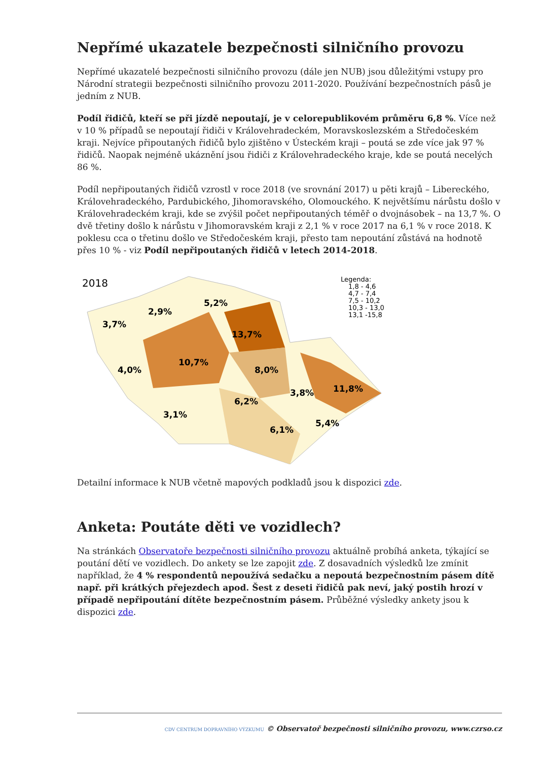Nepřímé ukazatele bezpečnosti silničního provozu
Nepřímé ukazatelé bezpečnosti silničního provozu (dále jen NUB) jsou důležitými vstupy pro Národní strategii bezpečnosti silničního provozu 2011-2020. Používání bezpečnostních pásů je jedním z NUB.
Podíl řidičů, kteří se při jízdě nepoutají, je v celorepublikovém průměru 6,8 %. Více než v 10 % případů se nepoutají řidiči v Královehradeckém, Moravskoslezském a Středočeském kraji. Nejvíce připoutaných řidičů bylo zjištěno v Ústeckém kraji – poutá se zde více jak 97 % řidičů. Naopak nejméně ukáznění jsou řidiči z Královehradeckého kraje, kde se poutá necelých 86 %.
Podíl nepřipoutaných řidičů vzrostl v roce 2018 (ve srovnání 2017) u pěti krajů – Libereckého, Královehradeckého, Pardubického, Jihomoravského, Olomouckého. K největšímu nárůstu došlo v Královehradeckém kraji, kde se zvýšil počet nepřipoutaných téměř o dvojnásobek – na 13,7 %. O dvě třetiny došlo k nárůstu v Jihomoravském kraji z 2,1 % v roce 2017 na 6,1 % v roce 2018. K poklesu cca o třetinu došlo ve Středočeském kraji, přesto tam nepoutání zůstává na hodnotě přes 10 % - viz Podíl nepřipoutaných řidičů v letech 2014-2018.
2018
3,7%
2,9%
5,2%
13,7%
10,7%
4,0%
8,0%
3,8%
11,8%
6,2%
3,1%
6,1%
5,4%
Legenda:
1,8 - 4,6
4,7 - 7,4
7,5 - 10,2
10,3 - 13,0
13,1 -15,8
Detailní informace k NUB včetně mapových podkladů jsou k dispozici zde.
Anketa: Poutáte děti ve vozidlech?
Na stránkách Observatoře bezpečnosti silničního provozu aktuálně probíhá anketa, týkající se poutání dětí ve vozidlech. Do ankety se lze zapojit zde. Z dosavadních výsledků lze zmínit například, že 4 % respondentů nepoužívá sedačku a nepoutá bezpečnostním pásem dítě např. při krátkých přejezdech apod. Šest z deseti řidičů pak neví, jaký postih hrozí v případě nepřipoutání dítěte bezpečnostním pásem. Průběžné výsledky ankety jsou k dispozici zde.
CDV CENTRUM DOPRAVNÍHO VÝZKUMU © Observatoř bezpečnosti silničního provozu, www.czrso.cz